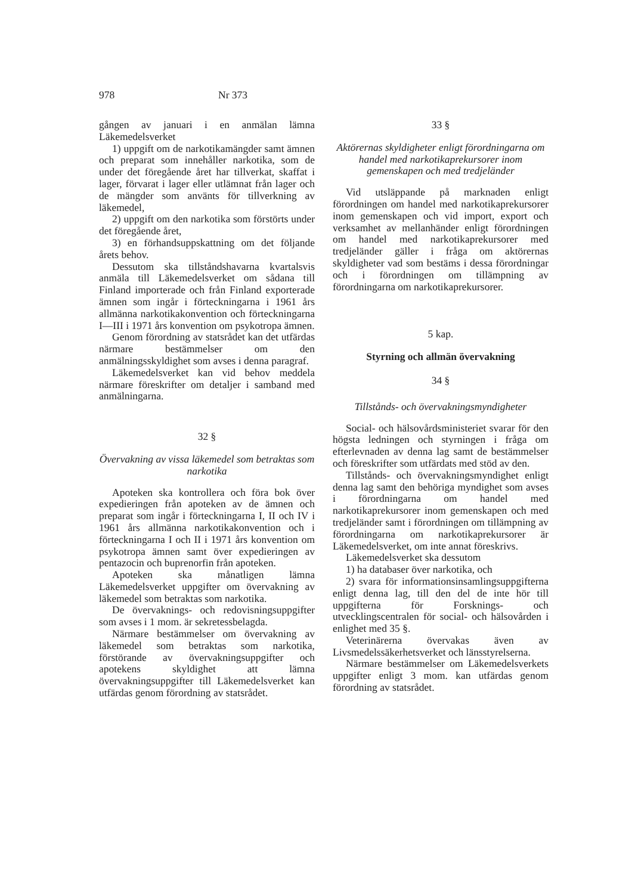978 Nr 373
gången av januari i en anmälan lämna Läkemedelsverket
1) uppgift om de narkotikamängder samt ämnen och preparat som innehåller narkotika, som de under det föregående året har tillverkat, skaffat i lager, förvarat i lager eller utlämnat från lager och de mängder som använts för tillverkning av läkemedel,
2) uppgift om den narkotika som förstörts under det föregående året,
3) en förhandsuppskattning om det följande årets behov.
Dessutom ska tillståndshavarna kvartalsvis anmäla till Läkemedelsverket om sådana till Finland importerade och från Finland exporterade ämnen som ingår i förteckningarna i 1961 års allmänna narkotikakonvention och förteckningarna I—III i 1971 års konvention om psykotropa ämnen.
Genom förordning av statsrådet kan det utfärdas närmare bestämmelser om den anmälningsskyldighet som avses i denna paragraf.
Läkemedelsverket kan vid behov meddela närmare föreskrifter om detaljer i samband med anmälningarna.
32 §
Övervakning av vissa läkemedel som betraktas som narkotika
Apoteken ska kontrollera och föra bok över expedieringen från apoteken av de ämnen och preparat som ingår i förteckningarna I, II och IV i 1961 års allmänna narkotikakonvention och i förteckningarna I och II i 1971 års konvention om psykotropa ämnen samt över expedieringen av pentazocin och buprenorfin från apoteken.
Apoteken ska månatligen lämna Läkemedelsverket uppgifter om övervakning av läkemedel som betraktas som narkotika.
De övervaknings- och redovisningsuppgifter som avses i 1 mom. är sekretessbelagda.
Närmare bestämmelser om övervakning av läkemedel som betraktas som narkotika, förstörande av övervakningsuppgifter och apotekens skyldighet att lämna övervakningsuppgifter till Läkemedelsverket kan utfärdas genom förordning av statsrådet.
33 §
Aktörernas skyldigheter enligt förordningarna om handel med narkotikaprekursorer inom gemenskapen och med tredjeländer
Vid utsläppande på marknaden enligt förordningen om handel med narkotikaprekursorer inom gemenskapen och vid import, export och verksamhet av mellanhänder enligt förordningen om handel med narkotikaprekursorer med tredjeländer gäller i fråga om aktörernas skyldigheter vad som bestäms i dessa förordningar och i förordningen om tillämpning av förordningarna om narkotikaprekursorer.
5 kap.
Styrning och allmän övervakning
34 §
Tillstånds- och övervakningsmyndigheter
Social- och hälsovårdsministeriet svarar för den högsta ledningen och styrningen i fråga om efterlevnaden av denna lag samt de bestämmelser och föreskrifter som utfärdats med stöd av den.
Tillstånds- och övervakningsmyndighet enligt denna lag samt den behöriga myndighet som avses i förordningarna om handel med narkotikaprekursorer inom gemenskapen och med tredjeländer samt i förordningen om tillämpning av förordningarna om narkotikaprekursorer är Läkemedelsverket, om inte annat föreskrivs.
Läkemedelsverket ska dessutom
1) ha databaser över narkotika, och
2) svara för informationsinsamlingsuppgifterna enligt denna lag, till den del de inte hör till uppgifterna för Forsknings- och utvecklingscentralen för social- och hälsovården i enlighet med 35 §.
Veterinärerna övervakas även av Livsmedelssäkerhetsverket och länsstyrelserna.
Närmare bestämmelser om Läkemedelsverkets uppgifter enligt 3 mom. kan utfärdas genom förordning av statsrådet.